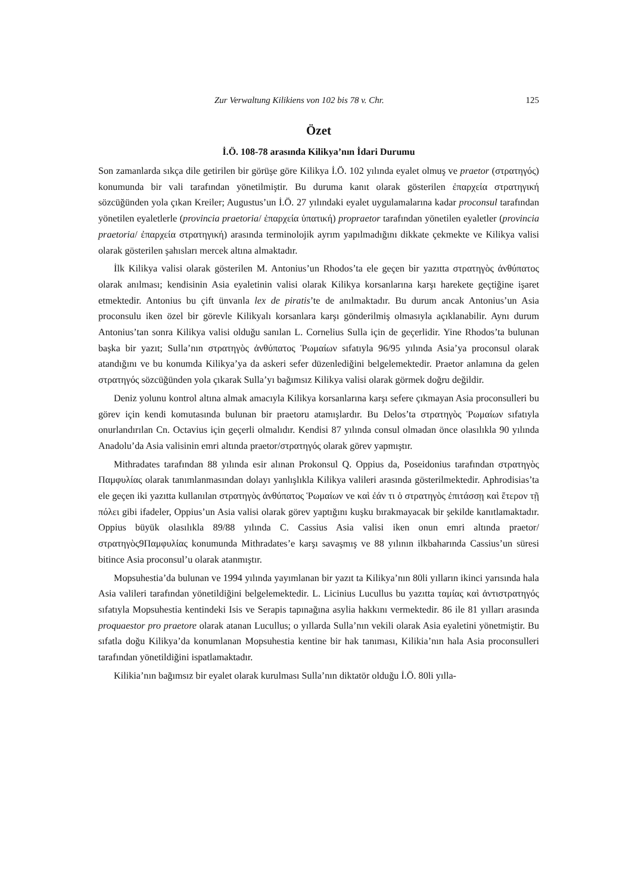Zur Verwaltung Kilikiens von 102 bis 78 v. Chr. 125
Özet
İ.Ö. 108-78 arasında Kilikya’nın İdari Durumu
Son zamanlarda sıkça dile getirilen bir görüşe göre Kilikya İ.Ö. 102 yılında eyalet olmuş ve praetor (στρατηγός) konumunda bir vali tarafından yönetilmiştir. Bu duruma kanıt olarak gösterilen ἐπαρχεία στρατηγική sözcüğünden yola çıkan Kreiler; Augustus’un İ.Ö. 27 yılındaki eyalet uygulamalarına kadar proconsul tarafından yönetilen eyaletlerle (provincia praetoria/ ἐπαρχεία ὑπατική) propraetor tarafından yönetilen eyaletler (provincia praetoria/ ἐπαρχεία στρατηγική) arasında terminolojik ayrım yapılmadığını dikkate çekmekte ve Kilikya valisi olarak gösterilen şahısları mercek altına almaktadır.
İlk Kilikya valisi olarak gösterilen M. Antonius’un Rhodos’ta ele geçen bir yazıtta στρατηγὸς ἀνθύπατος olarak anılması; kendisinin Asia eyaletinin valisi olarak Kilikya korsanlarına karşı harekete geçtiğine işaret etmektedir. Antonius bu çift ünvanla lex de piratis’te de anılmaktadır. Bu durum ancak Antonius’un Asia proconsulu iken özel bir görevle Kilikyalı korsanlara karşı gönderilmiş olmasıyla açıklanabilir. Aynı durum Antonius’tan sonra Kilikya valisi olduğu sanılan L. Cornelius Sulla için de geçerlidir. Yine Rhodos’ta bulunan başka bir yazıt; Sulla’nın στρατηγὸς ἀνθύπατος Ῥωμαίων sıfatıyla 96/95 yılında Asia’ya proconsul olarak atandığını ve bu konumda Kilikya’ya da askeri sefer düzenlediğini belgelemektedir. Praetor anlamına da gelen στρατηγός sözcüğünden yola çıkarak Sulla’yı bağımsız Kilikya valisi olarak görmek doğru değildir.
Deniz yolunu kontrol altına almak amacıyla Kilikya korsanlarına karşı sefere çıkmayan Asia proconsulleri bu görev için kendi komutasında bulunan bir praetoru atamışlardır. Bu Delos’ta στρατηγὸς Ῥωμαίων sıfatıyla onurlandırılan Cn. Octavius için geçerli olmalıdır. Kendisi 87 yılında consul olmadan önce olasılıkla 90 yılında Anadolu’da Asia valisinin emri altında praetor/στρατηγός olarak görev yapmıştır.
Mithradates tarafından 88 yılında esir alınan Prokonsul Q. Oppius da, Poseidonius tarafından στρατηγὸς Παμφυλίας olarak tanımlanmasından dolayı yanlışlıkla Kilikya valileri arasında gösterilmektedir. Aphrodisias’ta ele geçen iki yazıtta kullanılan στρατηγὸς ἀνθύπατος Ῥωμαίων ve καὶ ἐάν τι ὁ στρατηγὸς ἐπιτάσσῃ καὶ ἕτερον τῇ πόλει gibi ifadeler, Oppius’un Asia valisi olarak görev yaptığını kuşku bırakmayacak bir şekilde kanıtlamaktadır. Oppius büyük olasılıkla 89/88 yılında C. Cassius Asia valisi iken onun emri altında praetor/στρατηγὸς9Παμφυλίας konumunda Mithradates’e karşı savaşmış ve 88 yılının ilkbaharında Cassius’un süresi bitince Asia proconsul’u olarak atanmıştır.
Mopsuhestia’da bulunan ve 1994 yılında yayımlanan bir yazıt ta Kilikya’nın 80li yılların ikinci yarısında hala Asia valileri tarafından yönetildiğini belgelemektedir. L. Licinius Lucullus bu yazıtta ταμίας καὶ ἀντιστρατηγός sıfatıyla Mopsuhestia kentindeki Isis ve Serapis tapınağına asylia hakkını vermektedir. 86 ile 81 yılları arasında proquaestor pro praetore olarak atanan Lucullus; o yıllarda Sulla’nın vekili olarak Asia eyaletini yönetmiştir. Bu sıfatla doğu Kilikya’da konumlanan Mopsuhestia kentine bir hak tanıması, Kilikia’nın hala Asia proconsulleri tarafından yönetildiğini ispatlamaktadır.
Kilikia’nın bağımsız bir eyalet olarak kurulması Sulla’nın diktatör olduğu İ.Ö. 80li yılla-